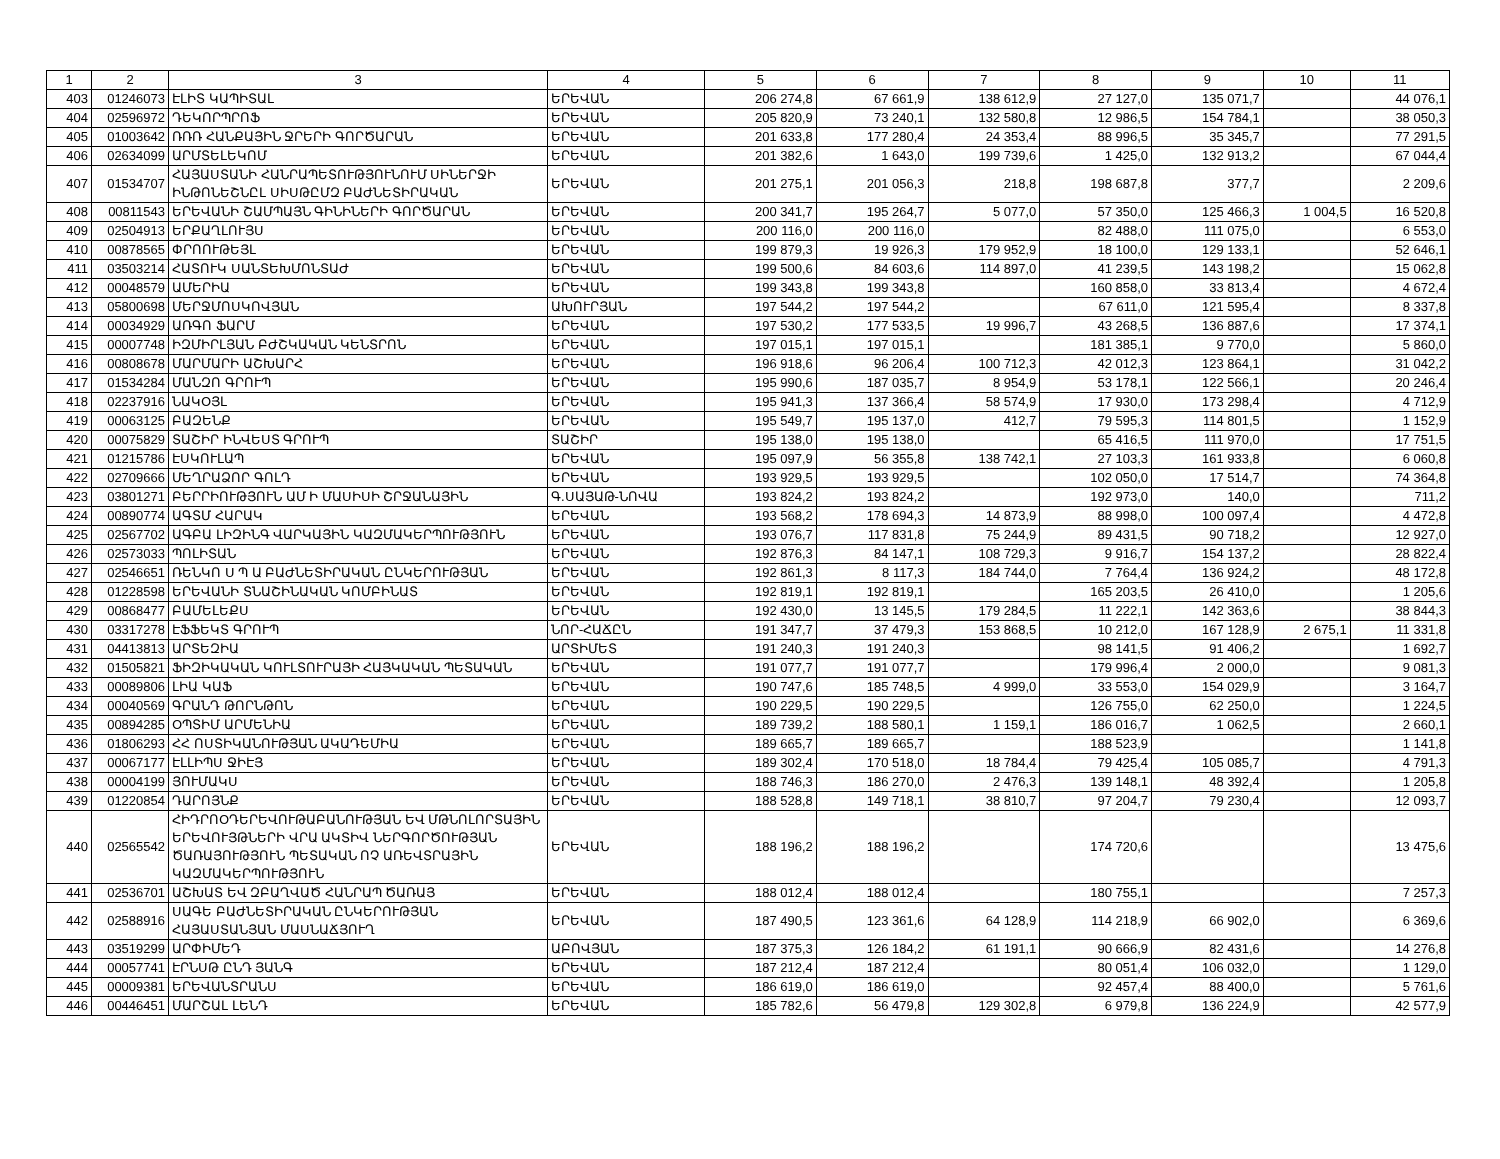| 1 | 2 | 3 | 4 | 5 | 6 | 7 | 8 | 9 | 10 | 11 |
| --- | --- | --- | --- | --- | --- | --- | --- | --- | --- | --- |
| 403 | 01246073 | ԷԼԻՏ ԿԱՊԻՏԱԼ | ԵՐԵՎԱՆ | 206 274,8 | 67 661,9 | 138 612,9 | 27 127,0 | 135 071,7 | | 44 076,1 |
| 404 | 02596972 | ԴԵԿՈՐՊՐՈՖ | ԵՐԵՎԱՆ | 205 820,9 | 73 240,1 | 132 580,8 | 12 986,5 | 154 784,1 | | 38 050,3 |
| 405 | 01003642 | ՌՌՌ ՀԱՆՔԱՅԻՆ ՋՐԵՐԻ ԳՈՐԾԱՐԱՆ | ԵՐԵՎԱՆ | 201 633,8 | 177 280,4 | 24 353,4 | 88 996,5 | 35 345,7 | | 77 291,5 |
| 406 | 02634099 | ԱՐՄՏԵԼԵԿՈՄ | ԵՐԵՎԱՆ | 201 382,6 | 1 643,0 | 199 739,6 | 1 425,0 | 132 913,2 | | 67 044,4 |
| 407 | 01534707 | ՀԱՅԱՍՏԱՆԻ ՀԱՆՐԱՊԵՏՈՒԹՅՈՒՆՈՒՄ ՍԻՆԵՐՋԻ ԻՆԹՈՆԵՇՆԸԼ ՍԻՍԹԸՄԶ ԲԱԺՆԵՏԻՐԱԿԱՆ | ԵՐԵՎԱՆ | 201 275,1 | 201 056,3 | 218,8 | 198 687,8 | 377,7 | | 2 209,6 |
| 408 | 00811543 | ԵՐԵՎԱՆԻ ՇԱՄՊԱՅՆ ԳԻՆԻՆԵՐԻ ԳՈՐԾԱՐԱՆ | ԵՐԵՎԱՆ | 200 341,7 | 195 264,7 | 5 077,0 | 57 350,0 | 125 466,3 | 1 004,5 | 16 520,8 |
| 409 | 02504913 | ԵՐՔԱՂԼՈՒՅՍ | ԵՐԵՎԱՆ | 200 116,0 | 200 116,0 | | 82 488,0 | 111 075,0 | | 6 553,0 |
| 410 | 00878565 | ՓՐՈՈՒԹԵՅԼ | ԵՐԵՎԱՆ | 199 879,3 | 19 926,3 | 179 952,9 | 18 100,0 | 129 133,1 | | 52 646,1 |
| 411 | 03503214 | ՀԱՏՈՒԿ ՍԱՆՏԵԽՄՈՆՏԱԺ | ԵՐԵՎԱՆ | 199 500,6 | 84 603,6 | 114 897,0 | 41 239,5 | 143 198,2 | | 15 062,8 |
| 412 | 00048579 | ԱՄԵՐԻԱ | ԵՐԵՎԱՆ | 199 343,8 | 199 343,8 | | 160 858,0 | 33 813,4 | | 4 672,4 |
| 413 | 05800698 | ՄԵՐՋՄՈՍԿՈՎՅԱՆ | ԱԽՈՒՐՅԱՆ | 197 544,2 | 197 544,2 | | 67 611,0 | 121 595,4 | | 8 337,8 |
| 414 | 00034929 | ԱՌԳՈ ՖԱՐՄ | ԵՐԵՎԱՆ | 197 530,2 | 177 533,5 | 19 996,7 | 43 268,5 | 136 887,6 | | 17 374,1 |
| 415 | 00007748 | ԻԶՄԻՐԼՅԱՆ ԲԺՇԿԱԿԱՆ ԿԵՆՏՐՈՆ | ԵՐԵՎԱՆ | 197 015,1 | 197 015,1 | | 181 385,1 | 9 770,0 | | 5 860,0 |
| 416 | 00808678 | ՄԱՐՄԱՐԻ ԱՇԽԱՐՀ | ԵՐԵՎԱՆ | 196 918,6 | 96 206,4 | 100 712,3 | 42 012,3 | 123 864,1 | | 31 042,2 |
| 417 | 01534284 | ՄԱՆԶՈ ԳՐՈՒՊ | ԵՐԵՎԱՆ | 195 990,6 | 187 035,7 | 8 954,9 | 53 178,1 | 122 566,1 | | 20 246,4 |
| 418 | 02237916 | ՆԱԿՕՅԼ | ԵՐԵՎԱՆ | 195 941,3 | 137 366,4 | 58 574,9 | 17 930,0 | 173 298,4 | | 4 712,9 |
| 419 | 00063125 | ԲԱԶԵՆՔ | ԵՐԵՎԱՆ | 195 549,7 | 195 137,0 | 412,7 | 79 595,3 | 114 801,5 | | 1 152,9 |
| 420 | 00075829 | ՏԱՇԻՐ ԻՆՎԵՍՏ ԳՐՈՒՊ | ՏԱՇԻՐ | 195 138,0 | 195 138,0 | | 65 416,5 | 111 970,0 | | 17 751,5 |
| 421 | 01215786 | ԷՍԿՈՒԼԱՊ | ԵՐԵՎԱՆ | 195 097,9 | 56 355,8 | 138 742,1 | 27 103,3 | 161 933,8 | | 6 060,8 |
| 422 | 02709666 | ՄԵՂՐԱՁՈՐ ԳՈԼԴ | ԵՐԵՎԱՆ | 193 929,5 | 193 929,5 | | 102 050,0 | 17 514,7 | | 74 364,8 |
| 423 | 03801271 | ԲԵՐՐԻՈՒԹՅՈՒՆ ԱՄ Ի ՄԱՍԻՍԻ ՇՐՋԱՆԱՅԻՆ | Գ.ՍԱՅԱԹ-ՆՈՎԱ | 193 824,2 | 193 824,2 | | 192 973,0 | 140,0 | | 711,2 |
| 424 | 00890774 | ԱԳՏՄ ՀԱՐԱԿ | ԵՐԵՎԱՆ | 193 568,2 | 178 694,3 | 14 873,9 | 88 998,0 | 100 097,4 | | 4 472,8 |
| 425 | 02567702 | ԱԳԲԱ ԼԻԶԻՆԳ ՎԱՐԿԱՅԻՆ ԿԱԶՄԱԿԵՐՊՈՒԹՅՈՒՆ | ԵՐԵՎԱՆ | 193 076,7 | 117 831,8 | 75 244,9 | 89 431,5 | 90 718,2 | | 12 927,0 |
| 426 | 02573033 | ՊՈԼԻՏԱՆ | ԵՐԵՎԱՆ | 192 876,3 | 84 147,1 | 108 729,3 | 9 916,7 | 154 137,2 | | 28 822,4 |
| 427 | 02546651 | ՌԵՆԿՈ Ս Պ Ա ԲԱԺՆԵՏԻՐԱԿԱՆ ԸՆԿԵՐՈՒԹՅԱՆ | ԵՐԵՎԱՆ | 192 861,3 | 8 117,3 | 184 744,0 | 7 764,4 | 136 924,2 | | 48 172,8 |
| 428 | 01228598 | ԵՐԵՎԱՆԻ ՏՆԱՇԻՆԱԿԱՆ ԿՈՄԲԻՆԱՏ | ԵՐԵՎԱՆ | 192 819,1 | 192 819,1 | | 165 203,5 | 26 410,0 | | 1 205,6 |
| 429 | 00868477 | ԲԱՄԵԼԵՔՍ | ԵՐԵՎԱՆ | 192 430,0 | 13 145,5 | 179 284,5 | 11 222,1 | 142 363,6 | | 38 844,3 |
| 430 | 03317278 | ԷՖՖԵԿՏ ԳՐՈՒՊ | ՆՈՐ-ՀԱՃԸՆ | 191 347,7 | 37 479,3 | 153 868,5 | 10 212,0 | 167 128,9 | 2 675,1 | 11 331,8 |
| 431 | 04413813 | ԱՐՏԵԶԻԱ | ԱՐՏԻՄԵՏ | 191 240,3 | 191 240,3 | | 98 141,5 | 91 406,2 | | 1 692,7 |
| 432 | 01505821 | ՖԻԶԻԿԱԿԱՆ ԿՈՒԼՏՈՒՐԱՅԻ ՀԱՅԿԱԿԱՆ ՊԵՏԱԿԱՆ | ԵՐԵՎԱՆ | 191 077,7 | 191 077,7 | | 179 996,4 | 2 000,0 | | 9 081,3 |
| 433 | 00089806 | ԼԻԱ ԿԱՖ | ԵՐԵՎԱՆ | 190 747,6 | 185 748,5 | 4 999,0 | 33 553,0 | 154 029,9 | | 3 164,7 |
| 434 | 00040569 | ԳՐԱՆԴ ԹՈՐՆԹՈՆ | ԵՐԵՎԱՆ | 190 229,5 | 190 229,5 | | 126 755,0 | 62 250,0 | | 1 224,5 |
| 435 | 00894285 | ՕՊՏԻՄ ԱՐՄԵՆԻԱ | ԵՐԵՎԱՆ | 189 739,2 | 188 580,1 | 1 159,1 | 186 016,7 | 1 062,5 | | 2 660,1 |
| 436 | 01806293 | ՀՀ ՈՍՏԻԿԱՆՈՒԹՅԱՆ ԱԿԱԴԵՄԻԱ | ԵՐԵՎԱՆ | 189 665,7 | 189 665,7 | | 188 523,9 | | | 1 141,8 |
| 437 | 00067177 | ԷԼԼԻՊՍ ՋԻԷՅ | ԵՐԵՎԱՆ | 189 302,4 | 170 518,0 | 18 784,4 | 79 425,4 | 105 085,7 | | 4 791,3 |
| 438 | 00004199 | ՅՈՒՄԱԿՍ | ԵՐԵՎԱՆ | 188 746,3 | 186 270,0 | 2 476,3 | 139 148,1 | 48 392,4 | | 1 205,8 |
| 439 | 01220854 | ԴԱՐՈՅՆՔ | ԵՐԵՎԱՆ | 188 528,8 | 149 718,1 | 38 810,7 | 97 204,7 | 79 230,4 | | 12 093,7 |
| 440 | 02565542 | ՀԻԴՐՈՕԴԵՐԵՎՈՒԹԱԲԱՆՈՒԹՅԱՆ ԵՎ ՄԹՆՈԼՈՐՏԱՅԻՆ ԵՐԵՎՈՒՅԹՆԵՐԻ ՎՐԱ ԱԿՏԻՎ ՆԵՐԳՈՐԾՈՒԹՅԱՆ ԾԱՌԱՅՈՒԹՅՈՒՆ ՊԵՏԱԿԱՆ ՈՉ ԱՌԵՎՏՐԱՅԻՆ ԿԱԶՄԱԿԵՐՊՈՒԹՅՈՒՆ | ԵՐԵՎԱՆ | 188 196,2 | 188 196,2 | | 174 720,6 | | | 13 475,6 |
| 441 | 02536701 | ԱՇԽԱՏ ԵՎ ԶԲԱՂՎԱԾ ՀԱՆՐԱՊ ԾԱՌԱՅ | ԵՐԵՎԱՆ | 188 012,4 | 188 012,4 | | 180 755,1 | | | 7 257,3 |
| 442 | 02588916 | ՍԱԳԵ ԲԱԺՆԵՏԻՐԱԿԱՆ ԸՆԿԵՐՈՒԹՅԱՆ ՀԱՅԱՍՏԱՆՅԱՆ ՄԱՍՆԱՃՅՈՒՂ | ԵՐԵՎԱՆ | 187 490,5 | 123 361,6 | 64 128,9 | 114 218,9 | 66 902,0 | | 6 369,6 |
| 443 | 03519299 | ԱՐՓԻՄԵԴ | ԱԲՈՎՅԱՆ | 187 375,3 | 126 184,2 | 61 191,1 | 90 666,9 | 82 431,6 | | 14 276,8 |
| 444 | 00057741 | ԷՐՆՍԹ ԸՆԴ ՅԱՆԳ | ԵՐԵՎԱՆ | 187 212,4 | 187 212,4 | | 80 051,4 | 106 032,0 | | 1 129,0 |
| 445 | 00009381 | ԵՐԵՎԱՆՏՐԱՆՍ | ԵՐԵՎԱՆ | 186 619,0 | 186 619,0 | | 92 457,4 | 88 400,0 | | 5 761,6 |
| 446 | 00446451 | ՄԱՐՇԱԼ ԼԵՆԴ | ԵՐԵՎԱՆ | 185 782,6 | 56 479,8 | 129 302,8 | 6 979,8 | 136 224,9 | | 42 577,9 |